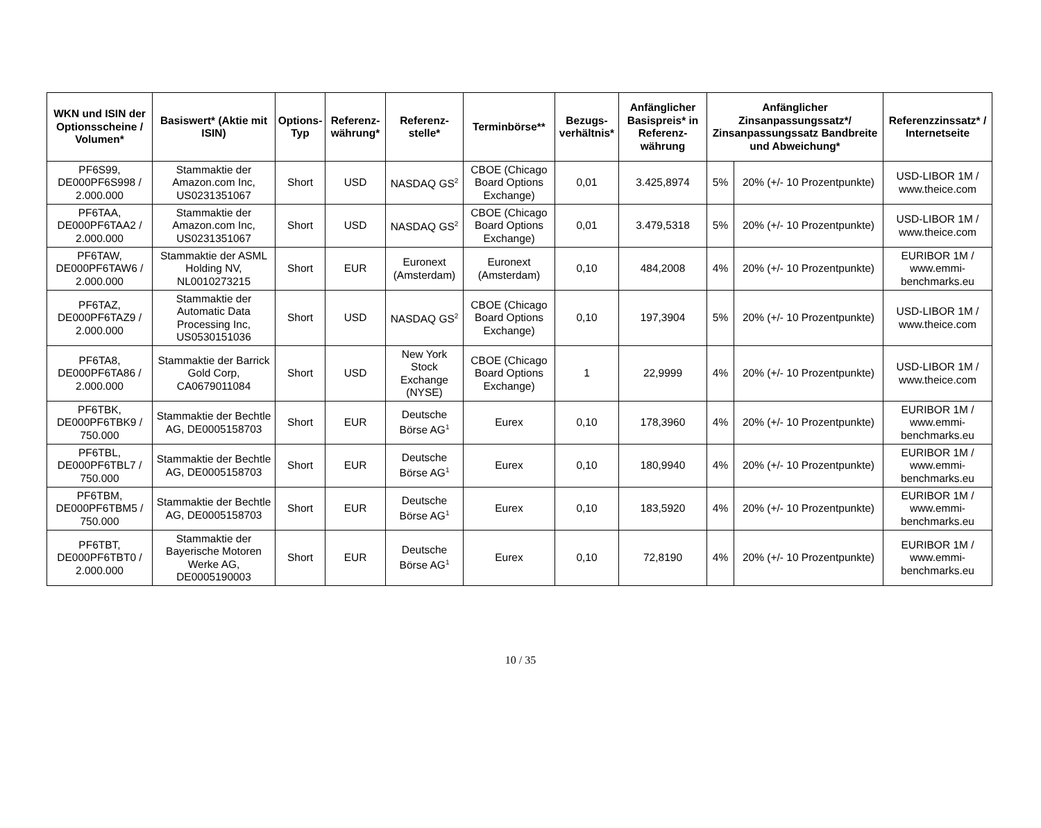| WKN und ISIN der Optionsscheine / Volumen* | Basiswert* (Aktie mit ISIN) | Options-Typ | Referenz-währung* | Referenz-stelle* | Terminbörse** | Bezugs-verhältnis* | Anfänglicher Basispreis* in Referenz-währung | Anfänglicher Zinsanpassungssatz*/ Zinsanpassungssatz Bandbreite und Abweichung* | | Referenzzinssatz* / Internetseite |
| --- | --- | --- | --- | --- | --- | --- | --- | --- | --- | --- |
| PF6S99, DE000PF6S998 / 2.000.000 | Stammaktie der Amazon.com Inc, US0231351067 | Short | USD | NASDAQ GS<sup>2</sup> | CBOE (Chicago Board Options Exchange) | 0,01 | 3.425,8974 | 5% | 20% (+/- 10 Prozentpunkte) | USD-LIBOR 1M / www.theice.com |
| PF6TAA, DE000PF6TAA2 / 2.000.000 | Stammaktie der Amazon.com Inc, US0231351067 | Short | USD | NASDAQ GS<sup>2</sup> | CBOE (Chicago Board Options Exchange) | 0,01 | 3.479,5318 | 5% | 20% (+/- 10 Prozentpunkte) | USD-LIBOR 1M / www.theice.com |
| PF6TAW, DE000PF6TAW6 / 2.000.000 | Stammaktie der ASML Holding NV, NL0010273215 | Short | EUR | Euronext (Amsterdam) | Euronext (Amsterdam) | 0,10 | 484,2008 | 4% | 20% (+/- 10 Prozentpunkte) | EURIBOR 1M / www.emmi-benchmarks.eu |
| PF6TAZ, DE000PF6TAZ9 / 2.000.000 | Stammaktie der Automatic Data Processing Inc, US0530151036 | Short | USD | NASDAQ GS<sup>2</sup> | CBOE (Chicago Board Options Exchange) | 0,10 | 197,3904 | 5% | 20% (+/- 10 Prozentpunkte) | USD-LIBOR 1M / www.theice.com |
| PF6TA8, DE000PF6TA86 / 2.000.000 | Stammaktie der Barrick Gold Corp, CA0679011084 | Short | USD | New York Stock Exchange (NYSE) | CBOE (Chicago Board Options Exchange) | 1 | 22,9999 | 4% | 20% (+/- 10 Prozentpunkte) | USD-LIBOR 1M / www.theice.com |
| PF6TBK, DE000PF6TBK9 / 750.000 | Stammaktie der Bechtle AG, DE0005158703 | Short | EUR | Deutsche Börse AG<sup>1</sup> | Eurex | 0,10 | 178,3960 | 4% | 20% (+/- 10 Prozentpunkte) | EURIBOR 1M / www.emmi-benchmarks.eu |
| PF6TBL, DE000PF6TBL7 / 750.000 | Stammaktie der Bechtle AG, DE0005158703 | Short | EUR | Deutsche Börse AG<sup>1</sup> | Eurex | 0,10 | 180,9940 | 4% | 20% (+/- 10 Prozentpunkte) | EURIBOR 1M / www.emmi-benchmarks.eu |
| PF6TBM, DE000PF6TBM5 / 750.000 | Stammaktie der Bechtle AG, DE0005158703 | Short | EUR | Deutsche Börse AG<sup>1</sup> | Eurex | 0,10 | 183,5920 | 4% | 20% (+/- 10 Prozentpunkte) | EURIBOR 1M / www.emmi-benchmarks.eu |
| PF6TBT, DE000PF6TBT0 / 2.000.000 | Stammaktie der Bayerische Motoren Werke AG, DE0005190003 | Short | EUR | Deutsche Börse AG<sup>1</sup> | Eurex | 0,10 | 72,8190 | 4% | 20% (+/- 10 Prozentpunkte) | EURIBOR 1M / www.emmi-benchmarks.eu |
10 / 35